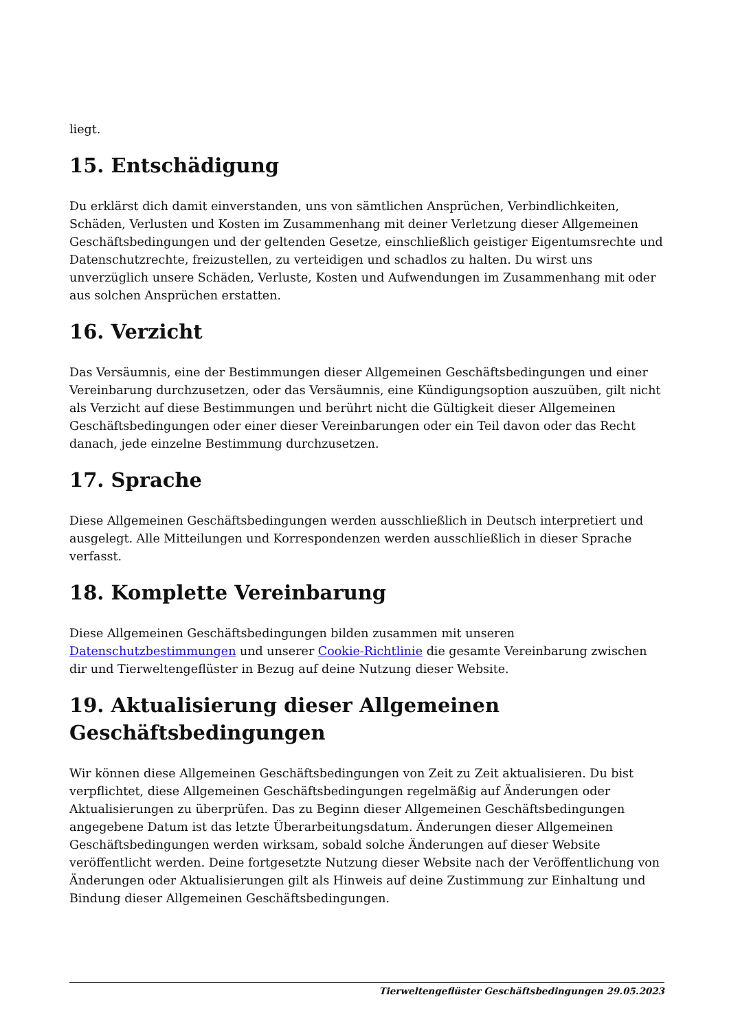liegt.
15. Entschädigung
Du erklärst dich damit einverstanden, uns von sämtlichen Ansprüchen, Verbindlichkeiten, Schäden, Verlusten und Kosten im Zusammenhang mit deiner Verletzung dieser Allgemeinen Geschäftsbedingungen und der geltenden Gesetze, einschließlich geistiger Eigentumsrechte und Datenschutzrechte, freizustellen, zu verteidigen und schadlos zu halten. Du wirst uns unverzüglich unsere Schäden, Verluste, Kosten und Aufwendungen im Zusammenhang mit oder aus solchen Ansprüchen erstatten.
16. Verzicht
Das Versäumnis, eine der Bestimmungen dieser Allgemeinen Geschäftsbedingungen und einer Vereinbarung durchzusetzen, oder das Versäumnis, eine Kündigungsoption auszuüben, gilt nicht als Verzicht auf diese Bestimmungen und berührt nicht die Gültigkeit dieser Allgemeinen Geschäftsbedingungen oder einer dieser Vereinbarungen oder ein Teil davon oder das Recht danach, jede einzelne Bestimmung durchzusetzen.
17. Sprache
Diese Allgemeinen Geschäftsbedingungen werden ausschließlich in Deutsch interpretiert und ausgelegt. Alle Mitteilungen und Korrespondenzen werden ausschließlich in dieser Sprache verfasst.
18. Komplette Vereinbarung
Diese Allgemeinen Geschäftsbedingungen bilden zusammen mit unseren Datenschutzbestimmungen und unserer Cookie-Richtlinie die gesamte Vereinbarung zwischen dir und Tierweltengeflüster in Bezug auf deine Nutzung dieser Website.
19. Aktualisierung dieser Allgemeinen Geschäftsbedingungen
Wir können diese Allgemeinen Geschäftsbedingungen von Zeit zu Zeit aktualisieren. Du bist verpflichtet, diese Allgemeinen Geschäftsbedingungen regelmäßig auf Änderungen oder Aktualisierungen zu überprüfen. Das zu Beginn dieser Allgemeinen Geschäftsbedingungen angegebene Datum ist das letzte Überarbeitungsdatum. Änderungen dieser Allgemeinen Geschäftsbedingungen werden wirksam, sobald solche Änderungen auf dieser Website veröffentlicht werden. Deine fortgesetzte Nutzung dieser Website nach der Veröffentlichung von Änderungen oder Aktualisierungen gilt als Hinweis auf deine Zustimmung zur Einhaltung und Bindung dieser Allgemeinen Geschäftsbedingungen.
Tierweltengeflüster Geschäftsbedingungen 29.05.2023